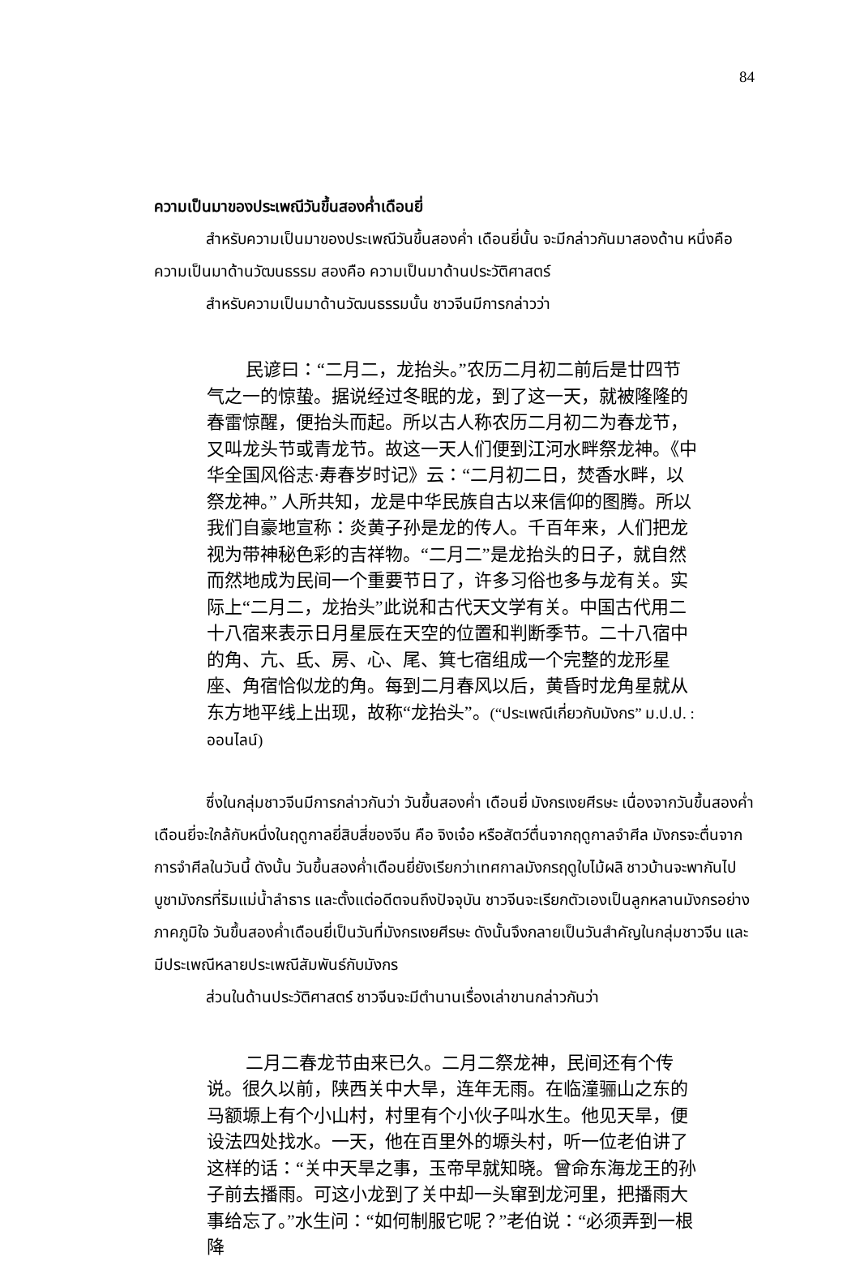84
ความเป็นมาของประเพณีวันขึ้นสองค่ำเดือนยี่
สำหรับความเป็นมาของประเพณีวันขึ้นสองค่ำ เดือนยี่นั้น จะมีกล่าวกันมาสองด้าน หนึ่งคือ ความเป็นมาด้านวัฒนธรรม สองคือ ความเป็นมาด้านประวัติศาสตร์
สำหรับความเป็นมาด้านวัฒนธรรมนั้น ชาวจีนมีการกล่าวว่า
民谚曰：“二月二，龙抬头。”农历二月初二前后是廿四节气之一的惊蛰。据说经过冬眠的龙，到了这一天，就被隆隆的春雷惊醒，便抬头而起。所以古人称农历二月初二为春龙节，又叫龙头节或青龙节。故这一天人们便到江河水畔祭龙神。《中华全国风俗志·寿春岁时记》云：“二月初二日，焚香水畔，以祭龙神。” 人所共知，龙是中华民族自古以来信仰的图腾。所以我们自豪地宣称：炎黄子孙是龙的传人。千百年来，人们把龙视为带神秘色彩的吉祥物。“二月二”是龙抬头的日子，就自然而然地成为民间一个重要节日了，许多习俗也多与龙有关。实际上“二月二，龙抬头”此说和古代天文学有关。中国古代用二十八宿来表示日月星辰在天空的位置和判断季节。二十八宿中的角、亢、氐、房、心、尾、箕七宿组成一个完整的龙形星座、角宿恰似龙的角。每到二月春风以后，黄昏时龙角星就从东方地平线上出现，故称“龙抬头”。(“ประเพณีเกี่ยวกับมังกร” ม.ป.ป. : ออนไลน์)
ซึ่งในกลุ่มชาวจีนมีการกล่าวกันว่า วันขึ้นสองค่ำ เดือนยี่ มังกรเงยศีรษะ เนื่องจากวันขึ้นสองค่ำเดือนยี่จะใกล้กับหนึ่งในฤดูกาลยี่สิบสี่ของจีน คือ จิงเจ๋อ หรือสัตว์ตื่นจากฤดูกาลจำศีล มังกรจะตื่นจากการจำศีลในวันนี้ ดังนั้น วันขึ้นสองค่ำเดือนยี่ยังเรียกว่าเทศกาลมังกรฤดูใบไม้ผลิ ชาวบ้านจะพากันไปบูชามังกรที่ริมแม่น้ำลำธาร และตั้งแต่อดีตจนถึงปัจจุบัน ชาวจีนจะเรียกตัวเองเป็นลูกหลานมังกรอย่างภาคภูมิใจ วันขึ้นสองค่ำเดือนยี่เป็นวันที่มังกรเงยศีรษะ ดังนั้นจึงกลายเป็นวันสำคัญในกลุ่มชาวจีน และมีประเพณีหลายประเพณีสัมพันธ์กับมังกร
ส่วนในด้านประวัติศาสตร์ ชาวจีนจะมีตำนานเรื่องเล่าขานกล่าวกันว่า
二月二春龙节由来已久。二月二祭龙神，民间还有个传说。很久以前，陕西关中大旱，连年无雨。在临潼骊山之东的马额塬上有个小山村，村里有个小伙子叫水生。他见天旱，便设法四处找水。一天，他在百里外的塬头村，听一位老伯讲了这样的话：“关中天旱之事，玉帝早就知晓。曾命东海龙王的孙子前去播雨。可这小龙到了关中却一头窜到龙河里，把播雨大事给忘了。”水生问：“如何制服它呢？”老伯说：“必须弄到一根降